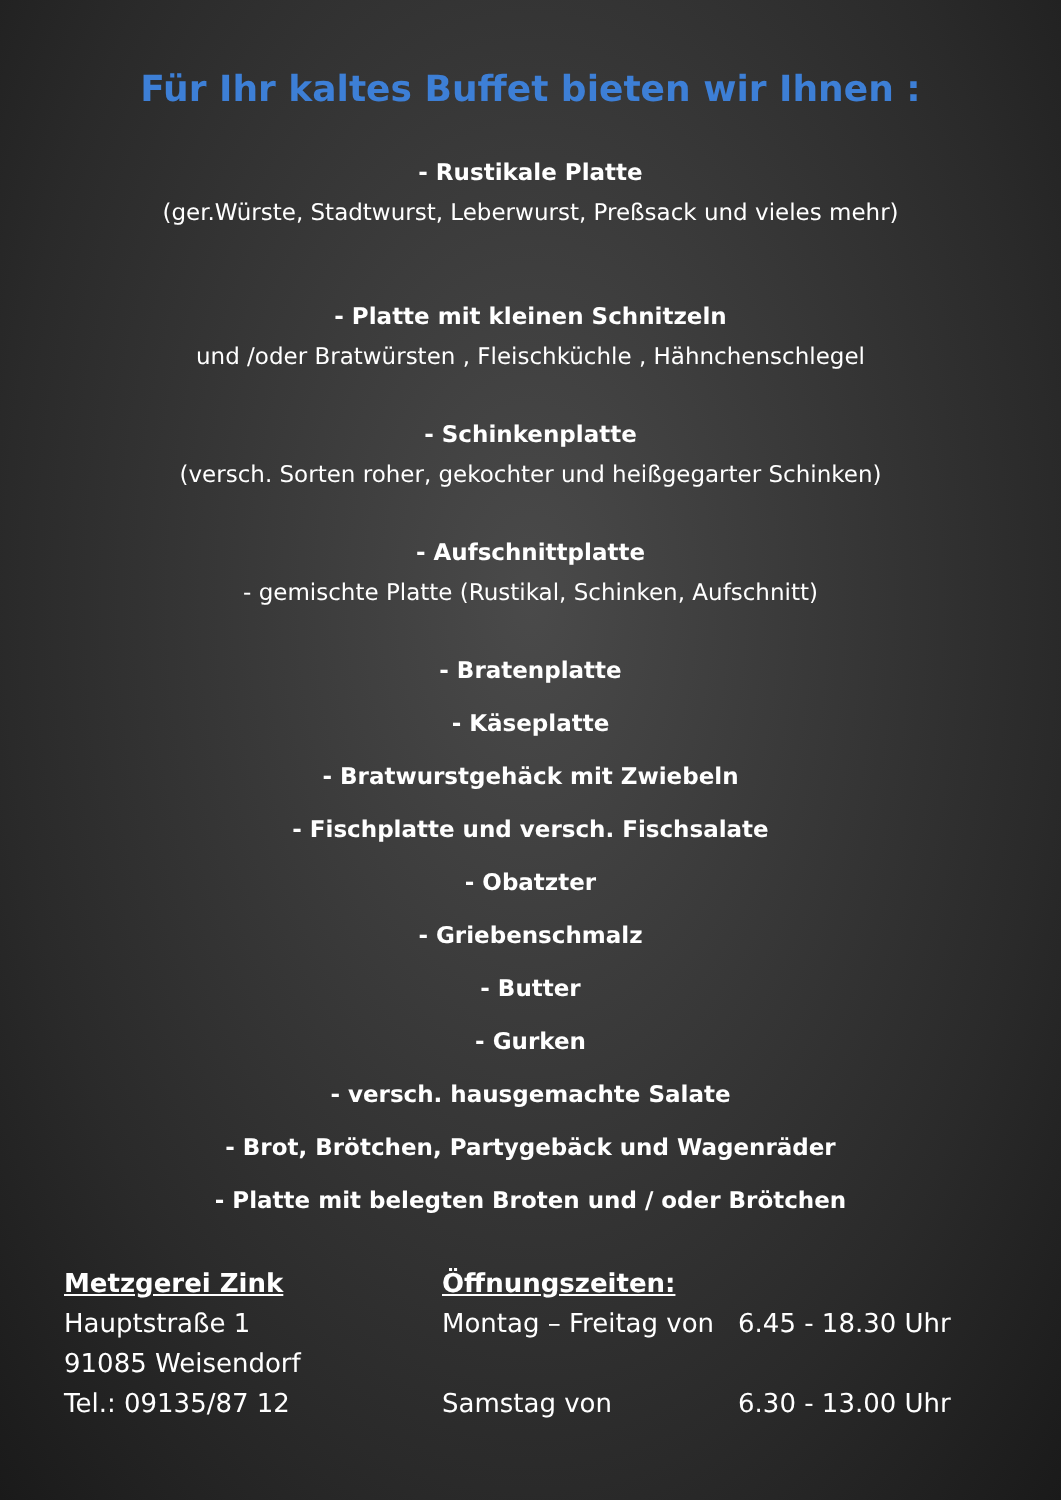Für Ihr kaltes Buffet bieten wir Ihnen :
- Rustikale Platte
(ger.Würste, Stadtwurst, Leberwurst, Preßsack und vieles mehr)
- Platte mit kleinen Schnitzeln
und /oder Bratwürsten , Fleischküchle , Hähnchenschlegel
- Schinkenplatte
(versch. Sorten roher, gekochter und heißgegarter Schinken)
- Aufschnittplatte
- gemischte Platte (Rustikal, Schinken, Aufschnitt)
- Bratenplatte
- Käseplatte
- Bratwurstgehäck mit Zwiebeln
- Fischplatte und versch. Fischsalate
- Obatzter
- Griebenschmalz
- Butter
- Gurken
- versch. hausgemachte Salate
- Brot, Brötchen, Partygebäck und Wagenräder
- Platte mit belegten Broten und / oder Brötchen
Metzgerei Zink
Hauptstraße 1
91085 Weisendorf
Tel.: 09135/87 12
Öffnungszeiten:
| Montag – Freitag von | 6.45 - 18.30 Uhr |
| Samstag von | 6.30 - 13.00 Uhr |